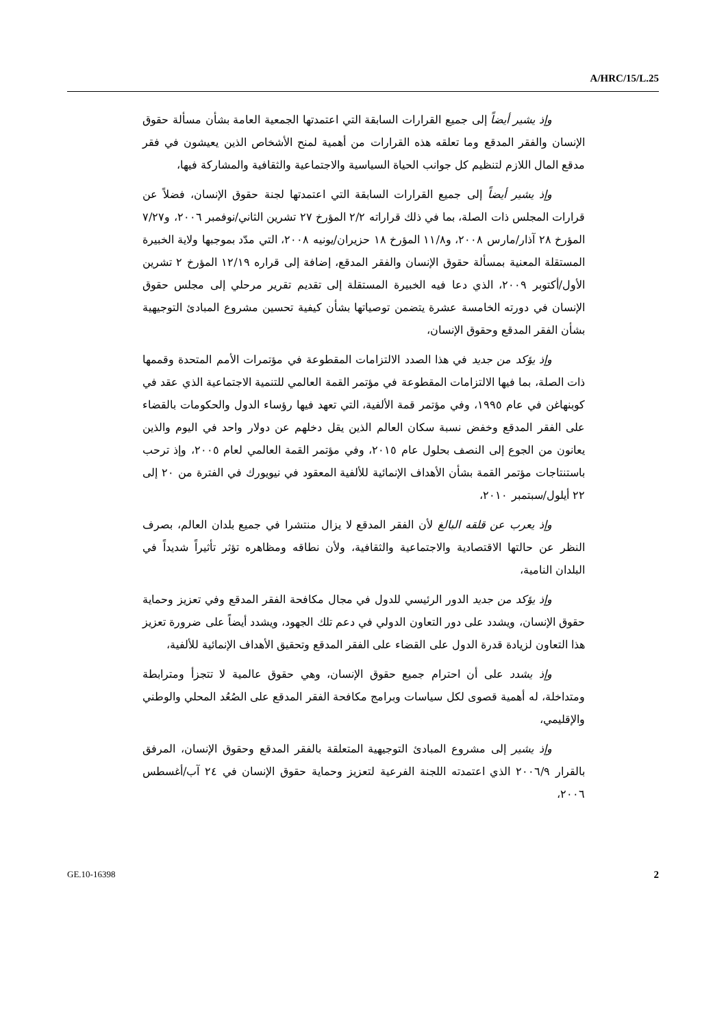A/HRC/15/L.25
وإذ يشير أيضاً إلى جميع القرارات السابقة التي اعتمدتها الجمعية العامة بشأن مسألة حقوق الإنسان والفقر المدقع وما تعلقه هذه القرارات من أهمية لمنح الأشخاص الذين يعيشون في فقر مدقع المال اللازم لتنظيم كل جوانب الحياة السياسية والاجتماعية والثقافية والمشاركة فيها،
وإذ يشير أيضاً إلى جميع القرارات السابقة التي اعتمدتها لجنة حقوق الإنسان، فضلاً عن قرارات المجلس ذات الصلة، بما في ذلك قراراته ٢/٢ المؤرخ ٢٧ تشرين الثاني/نوفمبر ٢٠٠٦، و٧/٢٧ المؤرخ ٢٨ آذار/مارس ٢٠٠٨، و١١/٨ المؤرخ ١٨ حزيران/يونيه ٢٠٠٨، التي مدّد بموجبها ولاية الخبيرة المستقلة المعنية بمسألة حقوق الإنسان والفقر المدقع، إضافة إلى قراره ١٢/١٩ المؤرخ ٢ تشرين الأول/أكتوبر ٢٠٠٩، الذي دعا فيه الخبيرة المستقلة إلى تقديم تقرير مرحلي إلى مجلس حقوق الإنسان في دورته الخامسة عشرة يتضمن توصياتها بشأن كيفية تحسين مشروع المبادئ التوجيهية بشأن الفقر المدقع وحقوق الإنسان،
وإذ يؤكد من جديد في هذا الصدد الالتزامات المقطوعة في مؤتمرات الأمم المتحدة وقممها ذات الصلة، بما فيها الالتزامات المقطوعة في مؤتمر القمة العالمي للتنمية الاجتماعية الذي عقد في كوبنهاغن في عام ١٩٩٥، وفي مؤتمر قمة الألفية، التي تعهد فيها رؤساء الدول والحكومات بالقضاء على الفقر المدقع وخفض نسبة سكان العالم الذين يقل دخلهم عن دولار واحد في اليوم والذين يعانون من الجوع إلى النصف بحلول عام ٢٠١٥، وفي مؤتمر القمة العالمي لعام ٢٠٠٥، وإذ ترحب باستنتاجات مؤتمر القمة بشأن الأهداف الإنمائية للألفية المعقود في نيويورك في الفترة من ٢٠ إلى ٢٢ أيلول/سبتمبر ٢٠١٠،
وإذ يعرب عن قلقه البالغ لأن الفقر المدقع لا يزال منتشرا في جميع بلدان العالم، بصرف النظر عن حالتها الاقتصادية والاجتماعية والثقافية، ولأن نطاقه ومظاهره تؤثر تأثيراً شديداً في البلدان النامية،
وإذ يؤكد من جديد الدور الرئيسي للدول في مجال مكافحة الفقر المدقع وفي تعزيز وحماية حقوق الإنسان، ويشدد على دور التعاون الدولي في دعم تلك الجهود، ويشدد أيضاً على ضرورة تعزيز هذا التعاون لزيادة قدرة الدول على القضاء على الفقر المدقع وتحقيق الأهداف الإنمائية للألفية،
وإذ يشدد على أن احترام جميع حقوق الإنسان، وهي حقوق عالمية لا تتجزأ ومترابطة ومتداخلة، له أهمية قصوى لكل سياسات وبرامج مكافحة الفقر المدقع على الصُعُد المحلي والوطني والإقليمي،
وإذ يشير إلى مشروع المبادئ التوجيهية المتعلقة بالفقر المدقع وحقوق الإنسان، المرفق بالقرار ٢٠٠٦/٩ الذي اعتمدته اللجنة الفرعية لتعزيز وحماية حقوق الإنسان في ٢٤ آب/أغسطس ٢٠٠٦،
GE.10-16398 2